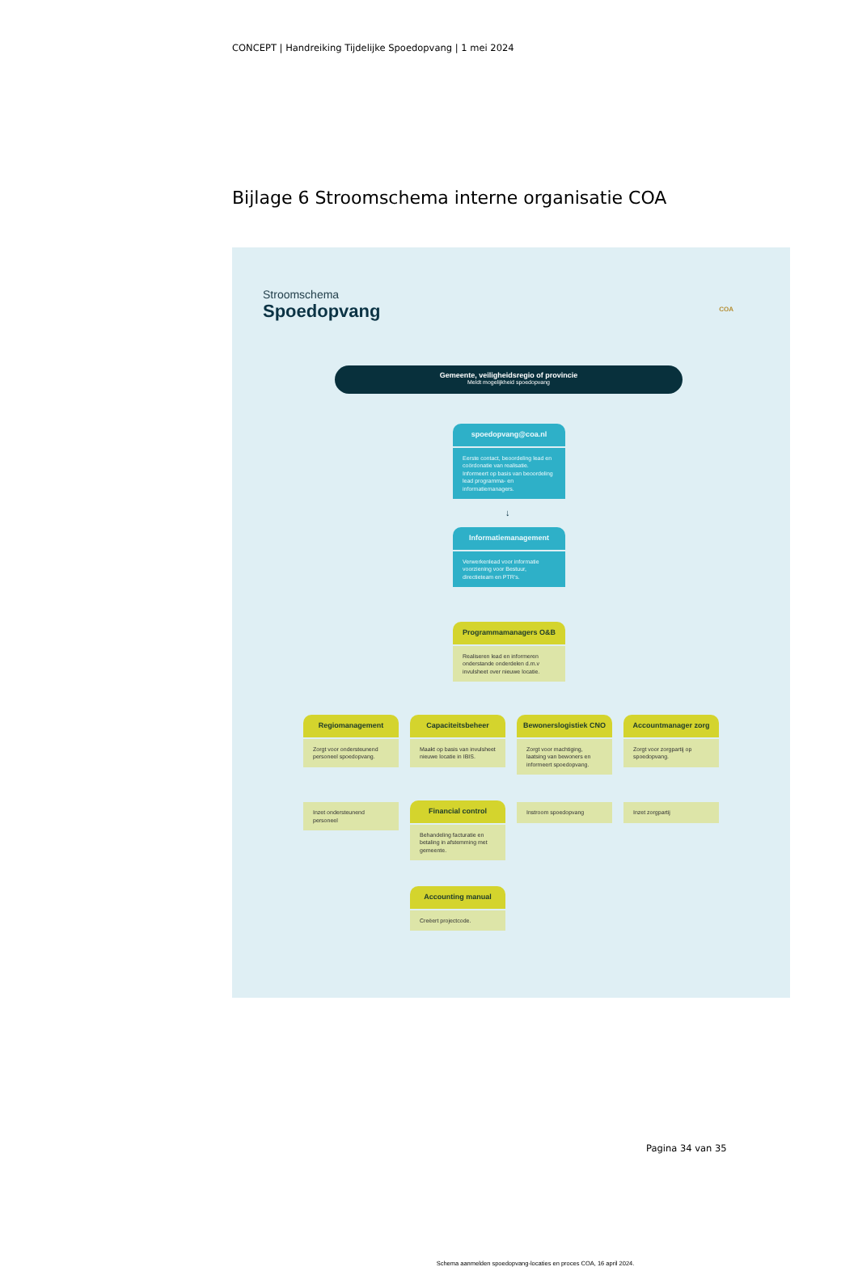CONCEPT | Handreiking Tijdelijke Spoedopvang | 1 mei 2024
Bijlage 6 Stroomschema interne organisatie COA
Stroomschema
Spoedopvang COA
Gemeente, veiligheidsregio of provincie
Meldt mogelijkheid spoedopvang
spoedopvang@coa.nl
Eerste contact, beoordeling lead en coördonatie van realisatie. Informeert op basis van beoordeling lead programma- en informatiemanagers.
↓
Informatiemanagement
Verwerkenlead voor informatie voorziening voor Bestuur, directieteam en PTR's.
Programmamanagers O&B
Realiseren lead en informeren onderstande onderdelen d.m.v invulsheet over nieuwe locatie.
Regiomanagement
Zorgt voor ondersteunend personeel spoedopvang.
Capaciteitsbeheer
Maakt op basis van invulsheet nieuwe locatie in IBIS.
Bewonerslogistiek CNO
Zorgt voor machtiging, laatsing van bewoners en informeert spoedopvang.
Accountmanager zorg
Zorgt voor zorgpartij op spoedopvang.
Inzet ondersteunend personeel
Financial control
Behandeling facturatie en betaling in afstemming met gemeente.
Instroom spoedopvang Inzet zorgpartij
Accounting manual
Creëert projectcode.
Schema aanmelden spoedopvang-locaties en proces COA, 16 april 2024.
Pagina 34 van 35